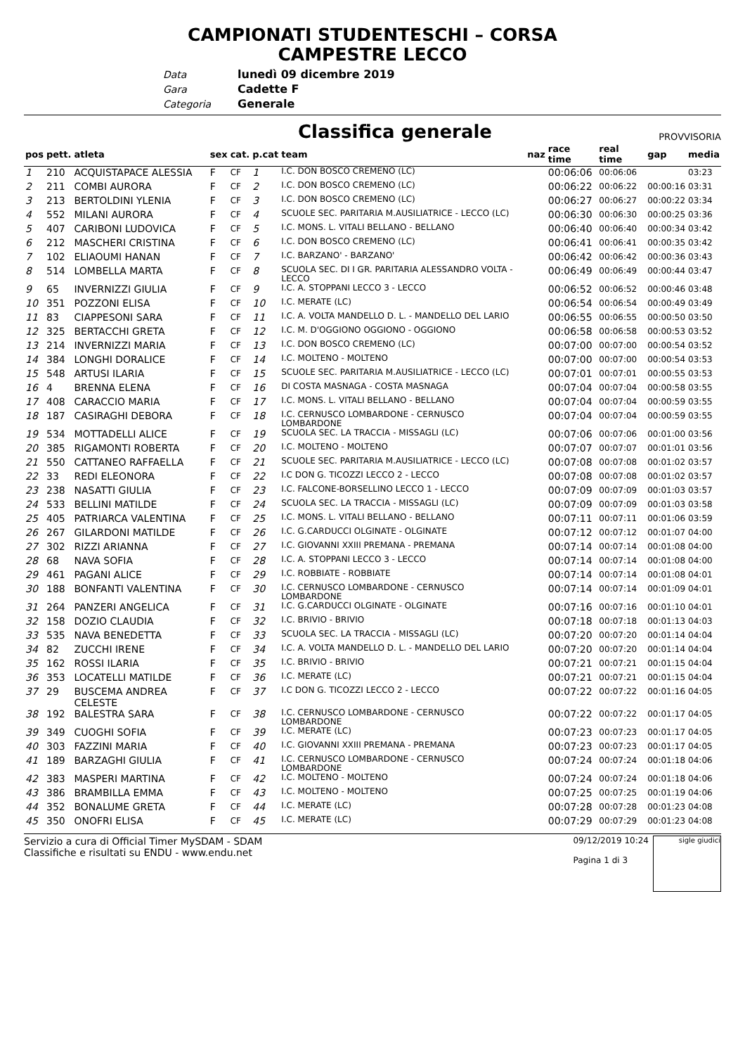CAMPIONATI STUDENTESCHI – CORSA
CAMPESTRE LECCO
Data lunedì 09 dicembre 2019
Gara Cadette F
Categoria Generale
Classifica generale
PROVVISORIA
| pos | pett. | atleta | sex | cat. | p.cat | team | naz | race time | real time | gap | media |
| --- | --- | --- | --- | --- | --- | --- | --- | --- | --- | --- | --- |
| 1 | 210 | ACQUISTAPACE ALESSIA | F | CF | 1 | I.C. DON BOSCO CREMENO (LC) | | 00:06:06 | 00:06:06 | | 03:23 |
| 2 | 211 | COMBI AURORA | F | CF | 2 | I.C. DON BOSCO CREMENO (LC) | | 00:06:22 | 00:06:22 | 00:00:16 | 03:31 |
| 3 | 213 | BERTOLDINI YLENIA | F | CF | 3 | I.C. DON BOSCO CREMENO (LC) | | 00:06:27 | 00:06:27 | 00:00:22 | 03:34 |
| 4 | 552 | MILANI AURORA | F | CF | 4 | SCUOLE SEC. PARITARIA M.AUSILIATRICE - LECCO (LC) | | 00:06:30 | 00:06:30 | 00:00:25 | 03:36 |
| 5 | 407 | CARIBONI LUDOVICA | F | CF | 5 | I.C. MONS. L. VITALI BELLANO - BELLANO | | 00:06:40 | 00:06:40 | 00:00:34 | 03:42 |
| 6 | 212 | MASCHERI CRISTINA | F | CF | 6 | I.C. DON BOSCO CREMENO (LC) | | 00:06:41 | 00:06:41 | 00:00:35 | 03:42 |
| 7 | 102 | ELIAOUMI HANAN | F | CF | 7 | I.C. BARZANO' - BARZANO' | | 00:06:42 | 00:06:42 | 00:00:36 | 03:43 |
| 8 | 514 | LOMBELLA MARTA | F | CF | 8 | SCUOLA SEC. DI I GR. PARITARIA ALESSANDRO VOLTA - LECCO | | 00:06:49 | 00:06:49 | 00:00:44 | 03:47 |
| 9 | 65 | INVERNIZZI GIULIA | F | CF | 9 | I.C. A. STOPPANI LECCO 3 - LECCO | | 00:06:52 | 00:06:52 | 00:00:46 | 03:48 |
| 10 | 351 | POZZONI ELISA | F | CF | 10 | I.C. MERATE (LC) | | 00:06:54 | 00:06:54 | 00:00:49 | 03:49 |
| 11 | 83 | CIAPPESONI SARA | F | CF | 11 | I.C. A. VOLTA MANDELLO D. L. - MANDELLO DEL LARIO | | 00:06:55 | 00:06:55 | 00:00:50 | 03:50 |
| 12 | 325 | BERTACCHI GRETA | F | CF | 12 | I.C. M. D'OGGIONO OGGIONO - OGGIONO | | 00:06:58 | 00:06:58 | 00:00:53 | 03:52 |
| 13 | 214 | INVERNIZZI MARIA | F | CF | 13 | I.C. DON BOSCO CREMENO (LC) | | 00:07:00 | 00:07:00 | 00:00:54 | 03:52 |
| 14 | 384 | LONGHI DORALICE | F | CF | 14 | I.C. MOLTENO - MOLTENO | | 00:07:00 | 00:07:00 | 00:00:54 | 03:53 |
| 15 | 548 | ARTUSI ILARIA | F | CF | 15 | SCUOLE SEC. PARITARIA M.AUSILIATRICE - LECCO (LC) | | 00:07:01 | 00:07:01 | 00:00:55 | 03:53 |
| 16 | 4 | BRENNA ELENA | F | CF | 16 | DI COSTA MASNAGA - COSTA MASNAGA | | 00:07:04 | 00:07:04 | 00:00:58 | 03:55 |
| 17 | 408 | CARACCIO MARIA | F | CF | 17 | I.C. MONS. L. VITALI BELLANO - BELLANO | | 00:07:04 | 00:07:04 | 00:00:59 | 03:55 |
| 18 | 187 | CASIRAGHI DEBORA | F | CF | 18 | I.C. CERNUSCO LOMBARDONE - CERNUSCO LOMBARDONE | | 00:07:04 | 00:07:04 | 00:00:59 | 03:55 |
| 19 | 534 | MOTTADELLI ALICE | F | CF | 19 | SCUOLA SEC. LA TRACCIA - MISSAGLI (LC) | | 00:07:06 | 00:07:06 | 00:01:00 | 03:56 |
| 20 | 385 | RIGAMONTI ROBERTA | F | CF | 20 | I.C. MOLTENO - MOLTENO | | 00:07:07 | 00:07:07 | 00:01:01 | 03:56 |
| 21 | 550 | CATTANEO RAFFAELLA | F | CF | 21 | SCUOLE SEC. PARITARIA M.AUSILIATRICE - LECCO (LC) | | 00:07:08 | 00:07:08 | 00:01:02 | 03:57 |
| 22 | 33 | REDI ELEONORA | F | CF | 22 | I.C DON G. TICOZZI LECCO 2 - LECCO | | 00:07:08 | 00:07:08 | 00:01:02 | 03:57 |
| 23 | 238 | NASATTI GIULIA | F | CF | 23 | I.C. FALCONE-BORSELLINO LECCO 1 - LECCO | | 00:07:09 | 00:07:09 | 00:01:03 | 03:57 |
| 24 | 533 | BELLINI MATILDE | F | CF | 24 | SCUOLA SEC. LA TRACCIA - MISSAGLI (LC) | | 00:07:09 | 00:07:09 | 00:01:03 | 03:58 |
| 25 | 405 | PATRIARCA VALENTINA | F | CF | 25 | I.C. MONS. L. VITALI BELLANO - BELLANO | | 00:07:11 | 00:07:11 | 00:01:06 | 03:59 |
| 26 | 267 | GILARDONI MATILDE | F | CF | 26 | I.C. G.CARDUCCI OLGINATE - OLGINATE | | 00:07:12 | 00:07:12 | 00:01:07 | 04:00 |
| 27 | 302 | RIZZI ARIANNA | F | CF | 27 | I.C. GIOVANNI XXIII PREMANA - PREMANA | | 00:07:14 | 00:07:14 | 00:01:08 | 04:00 |
| 28 | 68 | NAVA SOFIA | F | CF | 28 | I.C. A. STOPPANI LECCO 3 - LECCO | | 00:07:14 | 00:07:14 | 00:01:08 | 04:00 |
| 29 | 461 | PAGANI ALICE | F | CF | 29 | I.C. ROBBIATE - ROBBIATE | | 00:07:14 | 00:07:14 | 00:01:08 | 04:01 |
| 30 | 188 | BONFANTI VALENTINA | F | CF | 30 | I.C. CERNUSCO LOMBARDONE - CERNUSCO LOMBARDONE | | 00:07:14 | 00:07:14 | 00:01:09 | 04:01 |
| 31 | 264 | PANZERI ANGELICA | F | CF | 31 | I.C. G.CARDUCCI OLGINATE - OLGINATE | | 00:07:16 | 00:07:16 | 00:01:10 | 04:01 |
| 32 | 158 | DOZIO CLAUDIA | F | CF | 32 | I.C. BRIVIO - BRIVIO | | 00:07:18 | 00:07:18 | 00:01:13 | 04:03 |
| 33 | 535 | NAVA BENEDETTA | F | CF | 33 | SCUOLA SEC. LA TRACCIA - MISSAGLI (LC) | | 00:07:20 | 00:07:20 | 00:01:14 | 04:04 |
| 34 | 82 | ZUCCHI IRENE | F | CF | 34 | I.C. A. VOLTA MANDELLO D. L. - MANDELLO DEL LARIO | | 00:07:20 | 00:07:20 | 00:01:14 | 04:04 |
| 35 | 162 | ROSSI ILARIA | F | CF | 35 | I.C. BRIVIO - BRIVIO | | 00:07:21 | 00:07:21 | 00:01:15 | 04:04 |
| 36 | 353 | LOCATELLI MATILDE | F | CF | 36 | I.C. MERATE (LC) | | 00:07:21 | 00:07:21 | 00:01:15 | 04:04 |
| 37 | 29 | BUSCEMA ANDREA CELESTE | F | CF | 37 | I.C DON G. TICOZZI LECCO 2 - LECCO | | 00:07:22 | 00:07:22 | 00:01:16 | 04:05 |
| 38 | 192 | BALESTRA SARA | F | CF | 38 | I.C. CERNUSCO LOMBARDONE - CERNUSCO LOMBARDONE | | 00:07:22 | 00:07:22 | 00:01:17 | 04:05 |
| 39 | 349 | CUOGHI SOFIA | F | CF | 39 | I.C. MERATE (LC) | | 00:07:23 | 00:07:23 | 00:01:17 | 04:05 |
| 40 | 303 | FAZZINI MARIA | F | CF | 40 | I.C. GIOVANNI XXIII PREMANA - PREMANA | | 00:07:23 | 00:07:23 | 00:01:17 | 04:05 |
| 41 | 189 | BARZAGHI GIULIA | F | CF | 41 | I.C. CERNUSCO LOMBARDONE - CERNUSCO LOMBARDONE | | 00:07:24 | 00:07:24 | 00:01:18 | 04:06 |
| 42 | 383 | MASPERI MARTINA | F | CF | 42 | I.C. MOLTENO - MOLTENO | | 00:07:24 | 00:07:24 | 00:01:18 | 04:06 |
| 43 | 386 | BRAMBILLA EMMA | F | CF | 43 | I.C. MOLTENO - MOLTENO | | 00:07:25 | 00:07:25 | 00:01:19 | 04:06 |
| 44 | 352 | BONALUME GRETA | F | CF | 44 | I.C. MERATE (LC) | | 00:07:28 | 00:07:28 | 00:01:23 | 04:08 |
| 45 | 350 | ONOFRI ELISA | F | CF | 45 | I.C. MERATE (LC) | | 00:07:29 | 00:07:29 | 00:01:23 | 04:08 |
Servizio a cura di Official Timer MySDAM - SDAM
Classifiche e risultati su ENDU - www.endu.net
09/12/2019 10:24
Pagina 1 di 3
sigle giudici